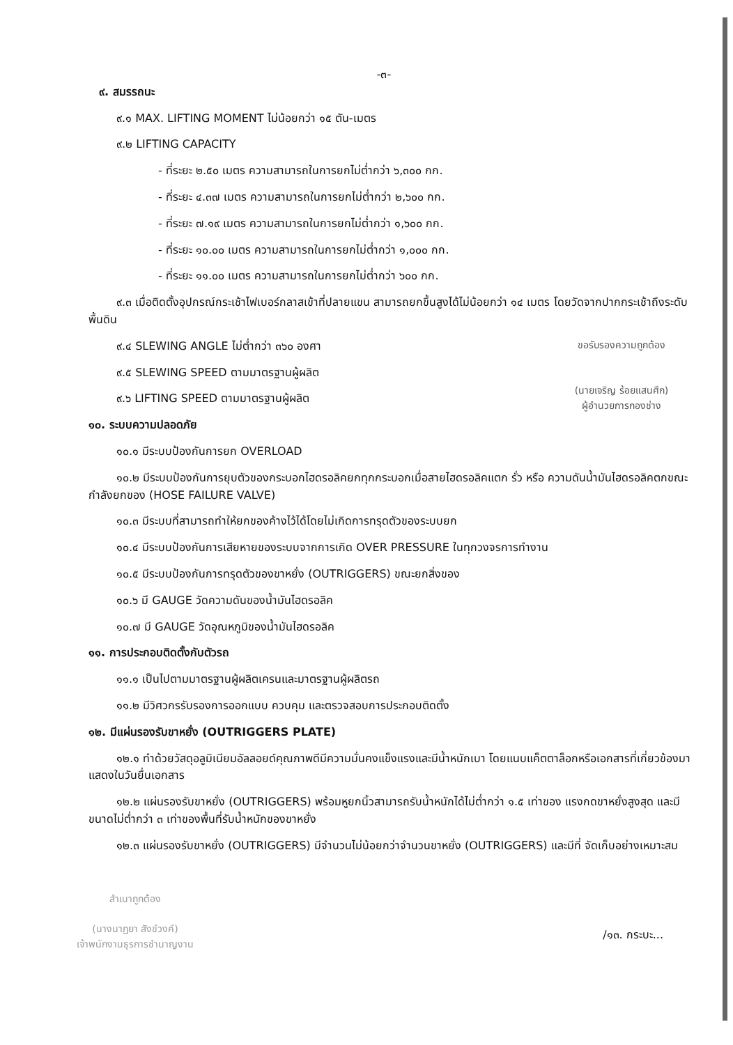-๓-
๙. สมรรถนะ
๙.๑ MAX. LIFTING MOMENT ไม่น้อยกว่า ๑๕ ตัน-เมตร
๙.๒ LIFTING CAPACITY
- ที่ระยะ ๒.๕๐ เมตร ความสามารถในการยกไม่ต่ำกว่า ๖,๓๐๐ กก.
- ที่ระยะ ๔.๓๗ เมตร ความสามารถในการยกไม่ต่ำกว่า ๒,๖๐๐ กก.
- ที่ระยะ ๗.๑๙ เมตร ความสามารถในการยกไม่ต่ำกว่า ๑,๖๐๐ กก.
- ที่ระยะ ๑๐.๐๐ เมตร ความสามารถในการยกไม่ต่ำกว่า ๑,๐๐๐ กก.
- ที่ระยะ ๑๑.๐๐ เมตร ความสามารถในการยกไม่ต่ำกว่า ๖๐๐ กก.
๙.๓ เมื่อติดตั้งอุปกรณ์กระเช้าไฟเบอร์กลาสเข้าที่ปลายแขน สามารถยกขึ้นสูงได้ไม่น้อยกว่า ๑๔ เมตร โดยวัดจากปากกระเช้าถึงระดับพื้นดิน
๙.๔ SLEWING ANGLE ไม่ต่ำกว่า ๓๖๐ องศา
๙.๕ SLEWING SPEED ตามมาตรฐานผู้ผลิต
๙.๖ LIFTING SPEED ตามมาตรฐานผู้ผลิต
ขอรับรองความถูกต้อง
(นายเจริญ ร้อยแสนศึก)
ผู้อำนวยการกองช่าง
๑๐. ระบบความปลอดภัย
๑๐.๑ มีระบบป้องกันการยก OVERLOAD
๑๐.๒ มีระบบป้องกันการยุบตัวของกระบอกไฮดรอลิคยกทุกกระบอกเมื่อสายไฮดรอลิคแตก รั่ว หรือ ความดันน้ำมันไฮดรอลิคตกขณะกำลังยกของ (HOSE FAILURE VALVE)
๑๐.๓ มีระบบที่สามารถทำให้ยกของค้างไว้ได้โดยไม่เกิดการทรุดตัวของระบบยก
๑๐.๔ มีระบบป้องกันการเสียหายของระบบจากการเกิด OVER PRESSURE ในทุกวงจรการทำงาน
๑๐.๕ มีระบบป้องกันการทรุดตัวของขาหยั่ง (OUTRIGGERS) ขณะยกสิ่งของ
๑๐.๖ มี GAUGE วัดความดันของน้ำมันไฮดรอลิค
๑๐.๗ มี GAUGE วัดอุณหภูมิของน้ำมันไฮดรอลิค
๑๑. การประกอบติดตั้งกับตัวรถ
๑๑.๑ เป็นไปตามมาตรฐานผู้ผลิตเครนและมาตรฐานผู้ผลิตรถ
๑๑.๒ มีวิศวกรรับรองการออกแบบ ควบคุม และตรวจสอบการประกอบติดตั้ง
๑๒. มีแผ่นรองรับขาหยั่ง (OUTRIGGERS PLATE)
๑๒.๑ ทำด้วยวัสดุอลูมิเนียมอัลลอยด์คุณภาพดีมีความมั่นคงแข็งแรงและมีน้ำหนักเบา โดยแนบแค็ตตาล็อกหรือเอกสารที่เกี่ยวข้องมาแสดงในวันยื่นเอกสาร
๑๒.๒ แผ่นรองรับขาหยั่ง (OUTRIGGERS) พร้อมหูยกนิ้วสามารถรับน้ำหนักได้ไม่ต่ำกว่า ๑.๕ เท่าของ แรงกดขาหยั่งสูงสุด และมีขนาดไม่ต่ำกว่า ๓ เท่าของพื้นที่รับน้ำหนักของขาหยั่ง
๑๒.๓ แผ่นรองรับขาหยั่ง (OUTRIGGERS) มีจำนวนไม่น้อยกว่าจำนวนขาหยั่ง (OUTRIGGERS) และมีที่ จัดเก็บอย่างเหมาะสม
สำเนาถูกต้อง
(นางนาฏยา สังข์วงค์)
เจ้าพนักงานธุรการชำนาญงาน
/๑๓. กระบะ...